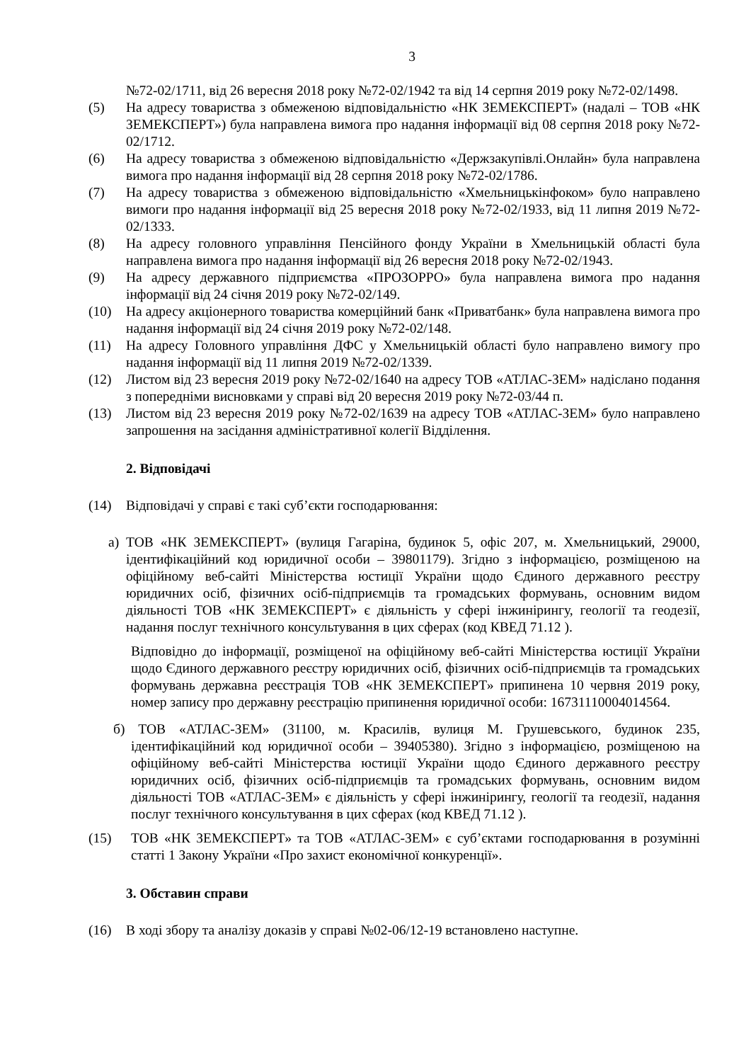3
№72-02/1711, від 26 вересня 2018 року №72-02/1942 та від 14 серпня 2019 року №72-02/1498.
(5) На адресу товариства з обмеженою відповідальністю «НК ЗЕМЕКСПЕРТ» (надалі – ТОВ «НК ЗЕМЕКСПЕРТ») була направлена вимога про надання інформації від 08 серпня 2018 року №72-02/1712.
(6) На адресу товариства з обмеженою відповідальністю «Держзакупівлі.Онлайн» була направлена вимога про надання інформації від 28 серпня 2018 року №72-02/1786.
(7) На адресу товариства з обмеженою відповідальністю «Хмельницькінфоком» було направлено вимоги про надання інформації від 25 вересня 2018 року №72-02/1933, від 11 липня 2019 №72-02/1333.
(8) На адресу головного управління Пенсійного фонду України в Хмельницькій області була направлена вимога про надання інформації від 26 вересня 2018 року №72-02/1943.
(9) На адресу державного підприємства «ПРОЗОРРО» була направлена вимога про надання інформації від 24 січня 2019 року №72-02/149.
(10) На адресу акціонерного товариства комерційний банк «Приватбанк» була направлена вимога про надання інформації від 24 січня 2019 року №72-02/148.
(11) На адресу Головного управління ДФС у Хмельницькій області було направлено вимогу про надання інформації від 11 липня 2019 №72-02/1339.
(12) Листом від 23 вересня 2019 року №72-02/1640 на адресу ТОВ «АТЛАС-ЗЕМ» надіслано подання з попередніми висновками у справі від 20 вересня 2019 року №72-03/44 п.
(13) Листом від 23 вересня 2019 року №72-02/1639 на адресу ТОВ «АТЛАС-ЗЕМ» було направлено запрошення на засідання адміністративної колегії Відділення.
2. Відповідачі
(14) Відповідачі у справі є такі суб’єкти господарювання:
а) ТОВ «НК ЗЕМЕКСПЕРТ» (вулиця Гагаріна, будинок 5, офіс 207, м. Хмельницький, 29000, ідентифікаційний код юридичної особи – 39801179). Згідно з інформацією, розміщеною на офіційному веб-сайті Міністерства юстиції України щодо Єдиного державного реєстру юридичних осіб, фізичних осіб-підприємців та громадських формувань, основним видом діяльності ТОВ «НК ЗЕМЕКСПЕРТ» є діяльність у сфері інжинірингу, геології та геодезії, надання послуг технічного консультування в цих сферах (код КВЕД 71.12 ).
Відповідно до інформації, розміщеної на офіційному веб-сайті Міністерства юстиції України щодо Єдиного державного реєстру юридичних осіб, фізичних осіб-підприємців та громадських формувань державна реєстрація ТОВ «НК ЗЕМЕКСПЕРТ» припинена 10 червня 2019 року, номер запису про державну реєстрацію припинення юридичної особи: 16731110004014564.
б) ТОВ «АТЛАС-ЗЕМ» (31100, м. Красилів, вулиця М. Грушевського, будинок 235, ідентифікаційний код юридичної особи – 39405380). Згідно з інформацією, розміщеною на офіційному веб-сайті Міністерства юстиції України щодо Єдиного державного реєстру юридичних осіб, фізичних осіб-підприємців та громадських формувань, основним видом діяльності ТОВ «АТЛАС-ЗЕМ» є діяльність у сфері інжинірингу, геології та геодезії, надання послуг технічного консультування в цих сферах (код КВЕД 71.12 ).
(15) ТОВ «НК ЗЕМЕКСПЕРТ» та ТОВ «АТЛАС-ЗЕМ» є суб’єктами господарювання в розумінні статті 1 Закону України «Про захист економічної конкуренції».
3. Обставин справи
(16) В ході збору та аналізу доказів у справі №02-06/12-19 встановлено наступне.